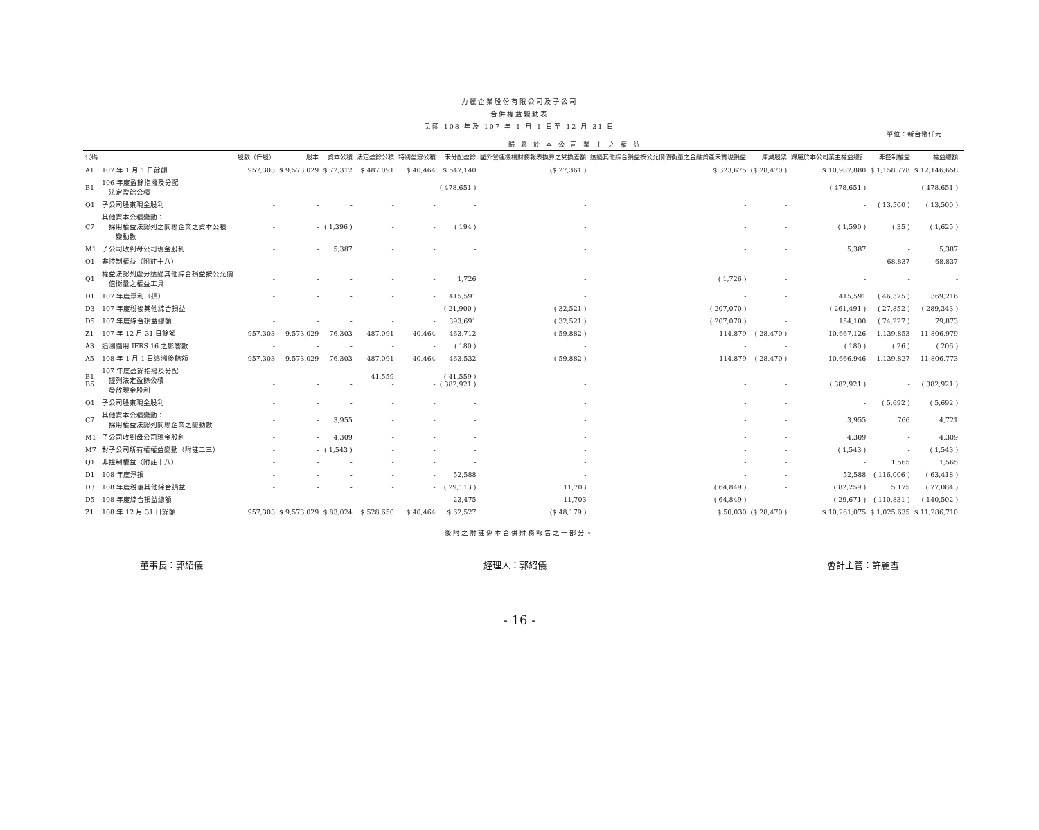力麗企業股份有限公司及子公司
合併權益變動表
民國 108 年及 107 年 1 月 1 日至 12 月 31 日
單位：新台幣仟元
| | | 歸 屬 於 本 公 司 業 主 之 權 益 | | | | | | | | | | | | |
| --- | --- | --- | --- | --- | --- | --- | --- | --- | --- | --- | --- | --- | --- | --- |
| 代碼 | | 股數（仟股） | 股本 | 資本公積 | 法定盈餘公積 | 特別盈餘公積 | 未分配盈餘 | 國外營運機構財務報表換算之兌換差額 | 透過其他綜合損益按公允價值衡量之金融資產未實現損益 | 庫藏股票 | 歸屬於本公司業主權益總計 | 非控制權益 | 權益總額 | |
| A1 | 107 年 1 月 1 日餘額 | 957,303 | $ 9,573,029 | $ 72,312 | $ 487,091 | $ 40,464 | $ 547,140 | ($ 27,361 ) | $ 323,675 | ($ 28,470 ) | $ 10,987,880 | $ 1,158,778 | $ 12,146,658 | |
| B1 | 106 年度盈餘指撥及分配 法定盈餘公積 | - | - | - | - | - | ( 478,651 ) | - | - | - | ( 478,651 ) | - | ( 478,651 ) | |
| O1 | 子公司股東現金股利 | - | - | - | - | - | - | - | - | - | - | ( 13,500 ) | ( 13,500 ) | |
| C7 | 其他資本公積變動： 採用權益法認列之關聯企業之資本公積 變動數 | - | - | ( 1,396 ) | - | - | ( 194 ) | - | - | - | ( 1,590 ) | ( 35 ) | ( 1,625 ) | |
| M1 | 子公司收到母公司現金股利 | - | - | 5,387 | - | - | - | - | - | - | 5,387 | - | 5,387 | |
| O1 | 非控制權益（附註十八） | - | - | - | - | - | - | - | - | - | - | 68,837 | 68,837 | |
| Q1 | 權益法認列處分透過其他綜合損益按公允價 值衡量之權益工具 | - | - | - | - | - | 1,726 | - | ( 1,726 ) | - | - | - | - | |
| D1 | 107 年度淨利（損） | - | - | - | - | - | 415,591 | - | - | - | 415,591 | ( 46,375 ) | 369,216 | |
| D3 | 107 年度稅後其他綜合損益 | - | - | - | - | - | ( 21,900 ) | ( 32,521 ) | ( 207,070 ) | - | ( 261,491 ) | ( 27,852 ) | ( 289,343 ) | |
| D5 | 107 年度綜合損益總額 | - | - | - | - | - | 393,691 | ( 32,521 ) | ( 207,070 ) | - | 154,100 | ( 74,227 ) | 79,873 | |
| Z1 | 107 年 12 月 31 日餘額 | 957,303 | 9,573,029 | 76,303 | 487,091 | 40,464 | 463,712 | ( 59,882 ) | 114,879 | ( 28,470 ) | 10,667,126 | 1,139,853 | 11,806,979 | |
| A3 | 追溯適用 IFRS 16 之影響數 | - | - | - | - | - | ( 180 ) | - | - | - | ( 180 ) | ( 26 ) | ( 206 ) | |
| A5 | 108 年 1 月 1 日追溯後餘額 | 957,303 | 9,573,029 | 76,303 | 487,091 | 40,464 | 463,532 | ( 59,882 ) | 114,879 | ( 28,470 ) | 10,666,946 | 1,139,827 | 11,806,773 | |
| B1 B5 | 107 年度盈餘指撥及分配 提列法定盈餘公積 發放現金股利 | - - | - - | - - | 41,559 - | - - | ( 41,559 ) ( 382,921 ) | - - | - - | - - | - ( 382,921 ) | - - | - ( 382,921 ) | |
| O1 | 子公司股東現金股利 | - | - | - | - | - | - | - | - | - | - | ( 5,692 ) | ( 5,692 ) | |
| C7 | 其他資本公積變動： 採用權益法認列關聯企業之變動數 | - | - | 3,955 | - | - | - | - | - | - | 3,955 | 766 | 4,721 | |
| M1 | 子公司收到母公司現金股利 | - | - | 4,309 | - | - | - | - | - | - | 4,309 | - | 4,309 | |
| M7 | 對子公司所有權權益變動（附註二三） | - | - | ( 1,543 ) | - | - | - | - | - | - | ( 1,543 ) | - | ( 1,543 ) | |
| Q1 | 非控制權益（附註十八） | - | - | - | - | - | - | - | - | - | - | 1,565 | 1,565 | |
| D1 | 108 年度淨損 | - | - | - | - | - | 52,588 | - | - | - | 52,588 | ( 116,006 ) | ( 63,418 ) | |
| D3 | 108 年度稅後其他綜合損益 | - | - | - | - | - | ( 29,113 ) | 11,703 | ( 64,849 ) | - | ( 82,259 ) | 5,175 | ( 77,084 ) | |
| D5 | 108 年度綜合損益總額 | - | - | - | - | - | 23,475 | 11,703 | ( 64,849 ) | - | ( 29,671 ) | ( 110,831 ) | ( 140,502 ) | |
| Z1 | 108 年 12 月 31 日餘額 | 957,303 | $ 9,573,029 | $ 83,024 | $ 528,650 | $ 40,464 | $ 62,527 | ($ 48,179 ) | $ 50,030 | ($ 28,470 ) | $ 10,261,075 | $ 1,025,635 | $ 11,286,710 | |
後附之附註係本合併財務報告之一部分。
董事長：郭紹儀 經理人：郭紹儀 會計主管：許麗雪
- 16 -